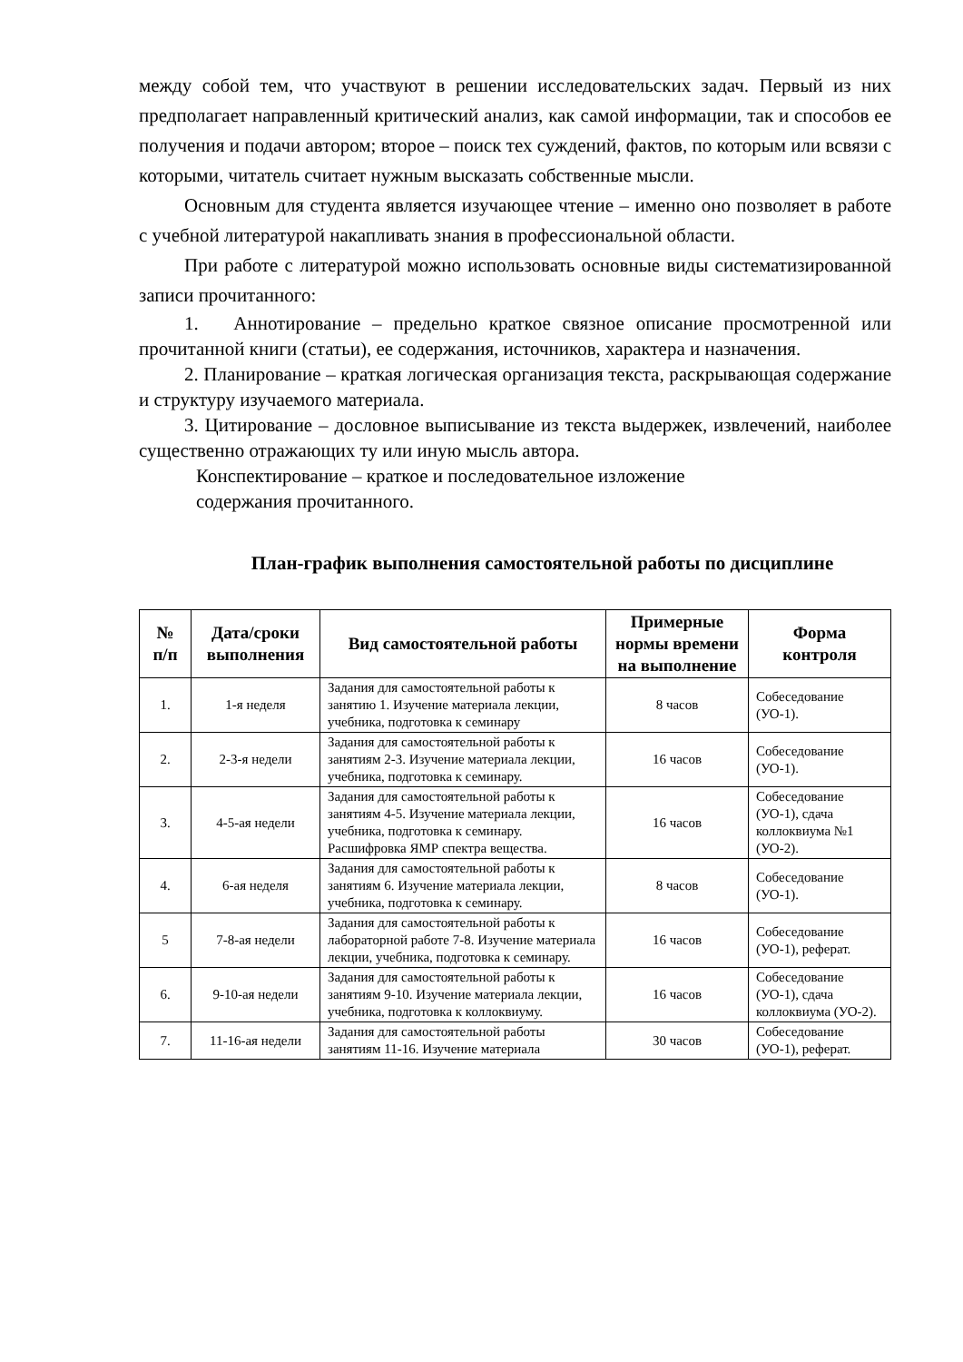между собой тем, что участвуют в решении исследовательских задач. Первый из них предполагает направленный критический анализ, как самой информации, так и способов ее получения и подачи автором; второе – поиск тех суждений, фактов, по которым или всвязи с которыми, читатель считает нужным высказать собственные мысли.
Основным для студента является изучающее чтение – именно оно позволяет в работе с учебной литературой накапливать знания в профессиональной области.
При работе с литературой можно использовать основные виды систематизированной записи прочитанного:
1. Аннотирование – предельно краткое связное описание просмотренной или прочитанной книги (статьи), ее содержания, источников, характера и назначения.
2. Планирование – краткая логическая организация текста, раскрывающая содержание и структуру изучаемого материала.
3. Цитирование – дословное выписывание из текста выдержек, извлечений, наиболее существенно отражающих ту или иную мысль автора.
Конспектирование – краткое и последовательное изложение
содержания прочитанного.
План-график выполнения самостоятельной работы по дисциплине
| № п/п | Дата/сроки выполнения | Вид самостоятельной работы | Примерные нормы времени на выполнение | Форма контроля |
| --- | --- | --- | --- | --- |
| 1. | 1-я неделя | Задания для самостоятельной работы к занятию 1. Изучение материала лекции, учебника, подготовка к семинару | 8 часов | Собеседование (УО-1). |
| 2. | 2-3-я недели | Задания для самостоятельной работы к занятиям 2-3. Изучение материала лекции, учебника, подготовка к семинару. | 16 часов | Собеседование (УО-1). |
| 3. | 4-5-ая недели | Задания для самостоятельной работы к занятиям 4-5. Изучение материала лекции, учебника, подготовка к семинару. Расшифровка ЯМР спектра вещества. | 16 часов | Собеседование (УО-1), сдача коллоквиума №1 (УО-2). |
| 4. | 6-ая неделя | Задания для самостоятельной работы к занятиям 6. Изучение материала лекции, учебника, подготовка к семинару. | 8 часов | Собеседование (УО-1). |
| 5 | 7-8-ая недели | Задания для самостоятельной работы к лабораторной работе 7-8. Изучение материала лекции, учебника, подготовка к семинару. | 16 часов | Собеседование (УО-1), реферат. |
| 6. | 9-10-ая недели | Задания для самостоятельной работы к занятиям 9-10. Изучение материала лекции, учебника, подготовка к коллоквиуму. | 16 часов | Собеседование (УО-1), сдача коллоквиума (УО-2). |
| 7. | 11-16-ая недели | Задания для самостоятельной работы занятиям 11-16. Изучение материала | 30 часов | Собеседование (УО-1), реферат. |